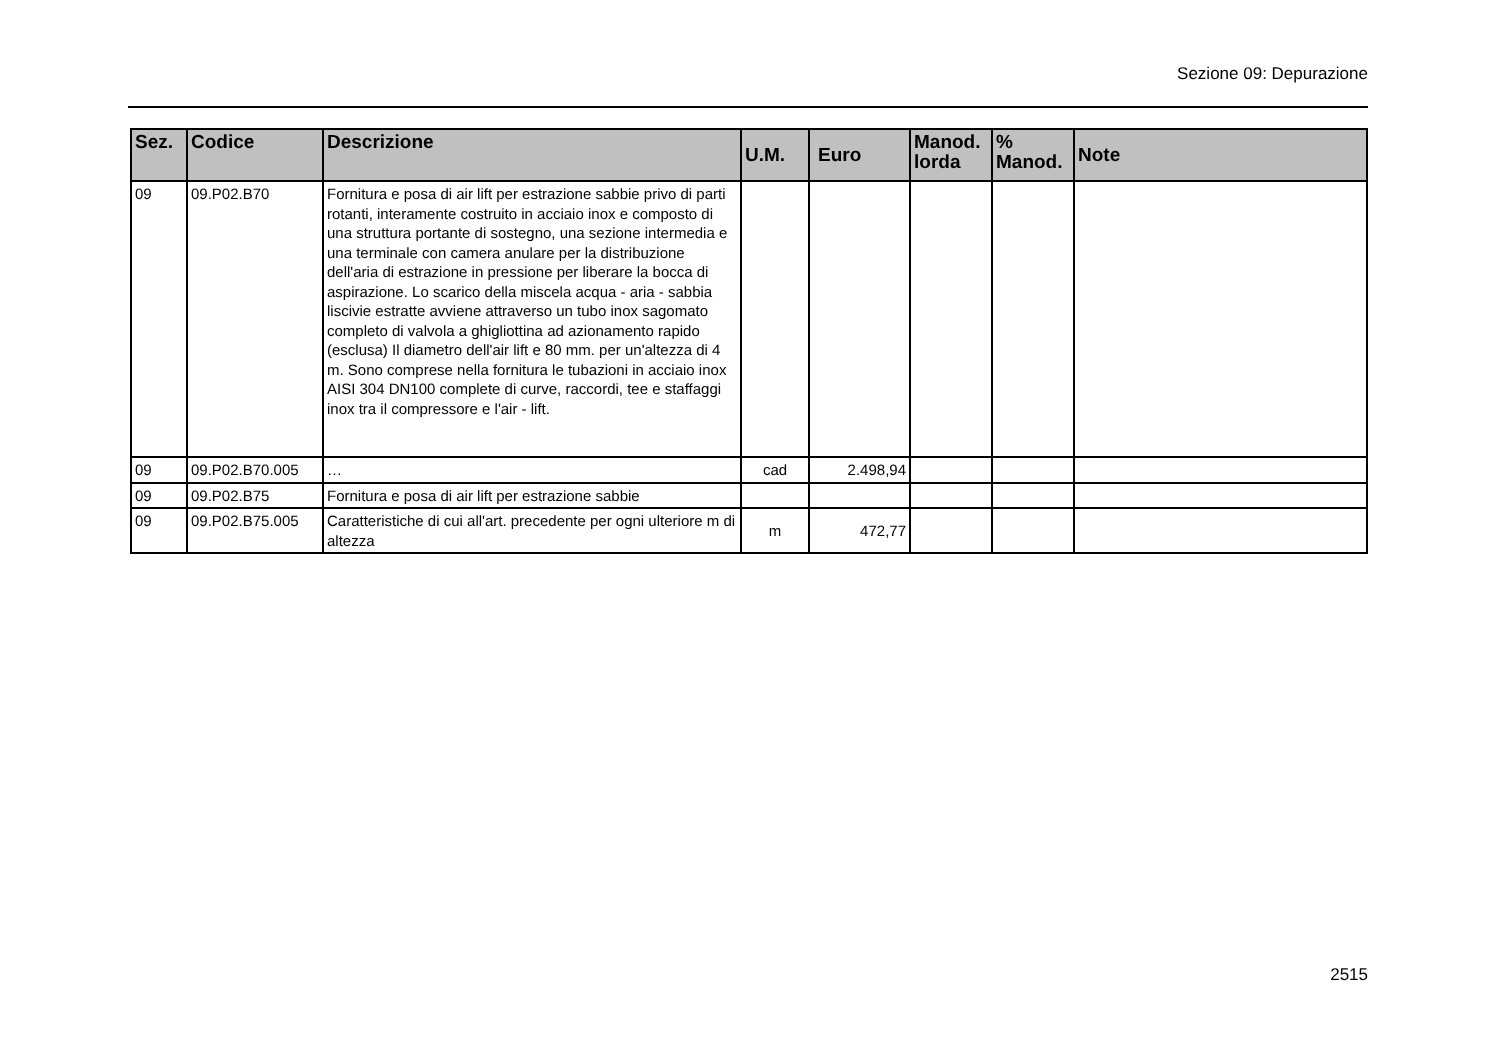Sezione 09: Depurazione
| Sez. | Codice | Descrizione | U.M. | Euro | Manod. lorda | % Manod. | Note |
| --- | --- | --- | --- | --- | --- | --- | --- |
| 09 | 09.P02.B70 | Fornitura e posa di air lift per estrazione sabbie privo di parti rotanti, interamente costruito in acciaio inox e composto di una struttura portante di sostegno, una sezione intermedia e una terminale con camera anulare per la distribuzione dell'aria di estrazione in pressione per liberare la bocca di aspirazione. Lo scarico della miscela acqua - aria - sabbia liscivie estratte avviene attraverso un tubo inox sagomato completo di valvola a ghigliottina ad azionamento rapido (esclusa) Il diametro dell'air lift e 80 mm. per un'altezza di 4 m. Sono comprese nella fornitura le tubazioni in acciaio inox AISI 304 DN100 complete di curve, raccordi, tee e staffaggi inox tra il compressore e l'air - lift. | | | | | |
| 09 | 09.P02.B70.005 | … | cad | 2.498,94 | | | |
| 09 | 09.P02.B75 | Fornitura e posa di air lift per estrazione sabbie | | | | | |
| 09 | 09.P02.B75.005 | Caratteristiche di cui all'art. precedente per ogni ulteriore m di altezza | m | 472,77 | | | |
2515